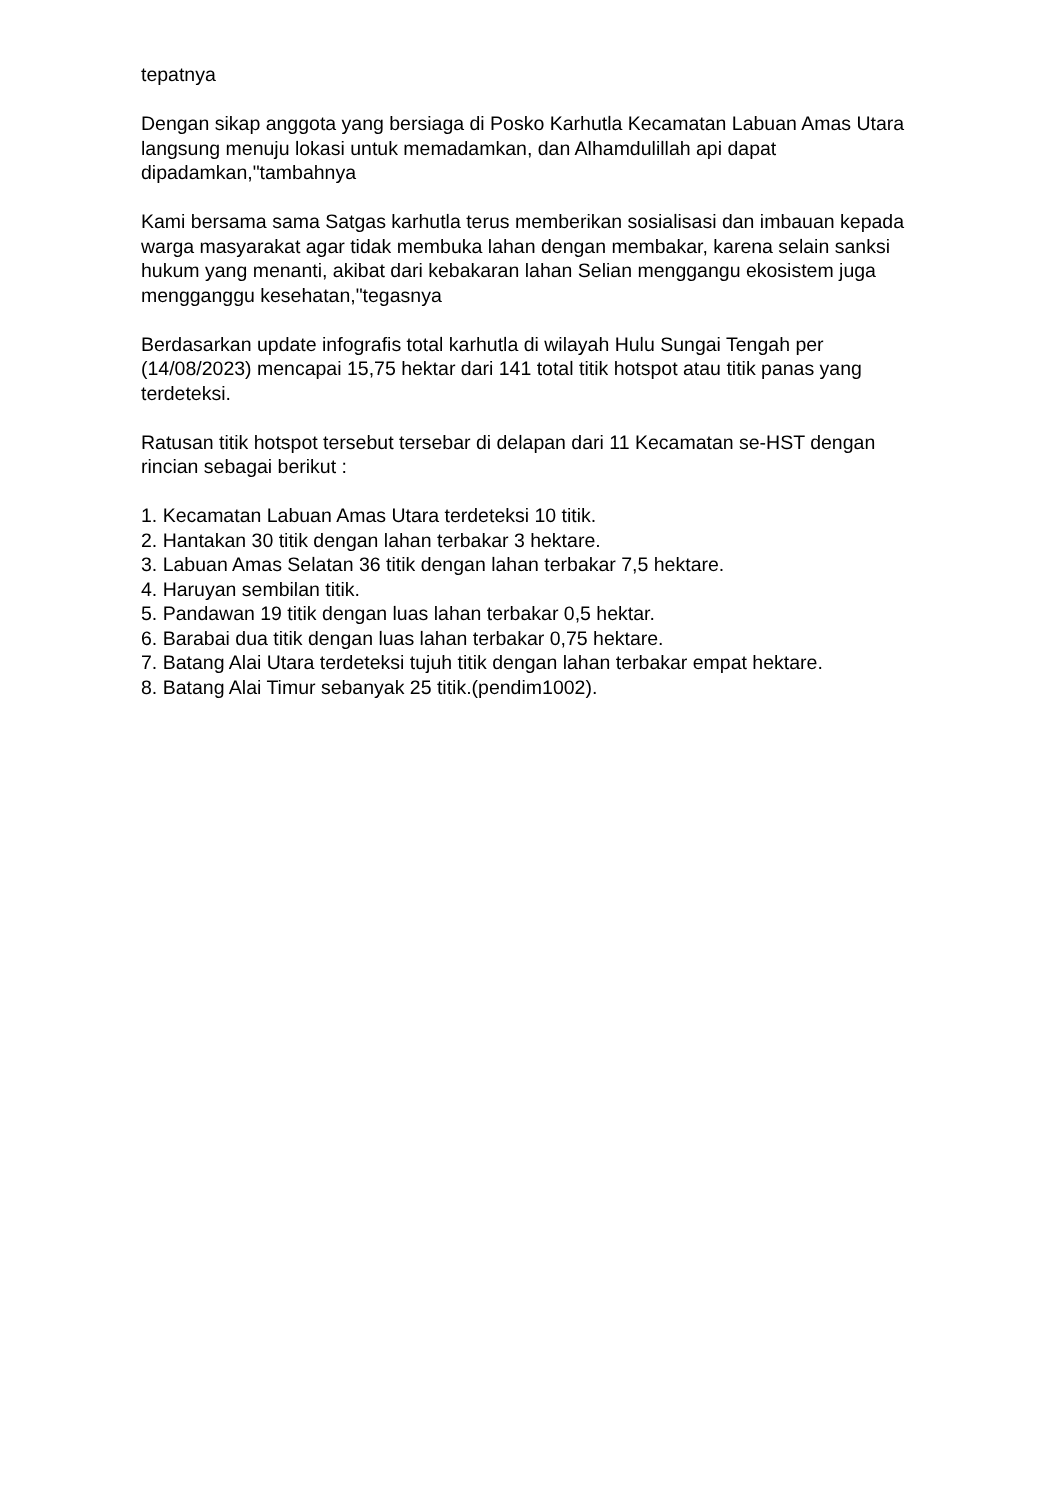tepatnya
Dengan sikap anggota yang bersiaga di Posko Karhutla Kecamatan Labuan Amas Utara langsung menuju lokasi untuk memadamkan, dan Alhamdulillah api dapat dipadamkan,"tambahnya
Kami bersama sama Satgas karhutla terus memberikan sosialisasi dan imbauan kepada warga masyarakat agar tidak membuka lahan dengan membakar, karena selain sanksi hukum yang menanti, akibat dari kebakaran lahan Selian menggangu ekosistem juga mengganggu kesehatan,"tegasnya
Berdasarkan update infografis total karhutla di wilayah Hulu Sungai Tengah per (14/08/2023) mencapai 15,75 hektar dari 141 total titik hotspot atau titik panas yang terdeteksi.
Ratusan titik hotspot tersebut tersebar di delapan dari 11 Kecamatan se-HST dengan rincian sebagai berikut :
1. Kecamatan Labuan Amas Utara terdeteksi 10 titik.
2. Hantakan 30 titik dengan lahan terbakar 3 hektare.
3. Labuan Amas Selatan 36 titik dengan lahan terbakar 7,5 hektare.
4. Haruyan sembilan titik.
5. Pandawan 19 titik dengan luas lahan terbakar 0,5 hektar.
6. Barabai dua titik dengan luas lahan terbakar 0,75 hektare.
7. Batang Alai Utara terdeteksi tujuh titik dengan lahan terbakar empat hektare.
8. Batang Alai Timur sebanyak 25 titik.(pendim1002).